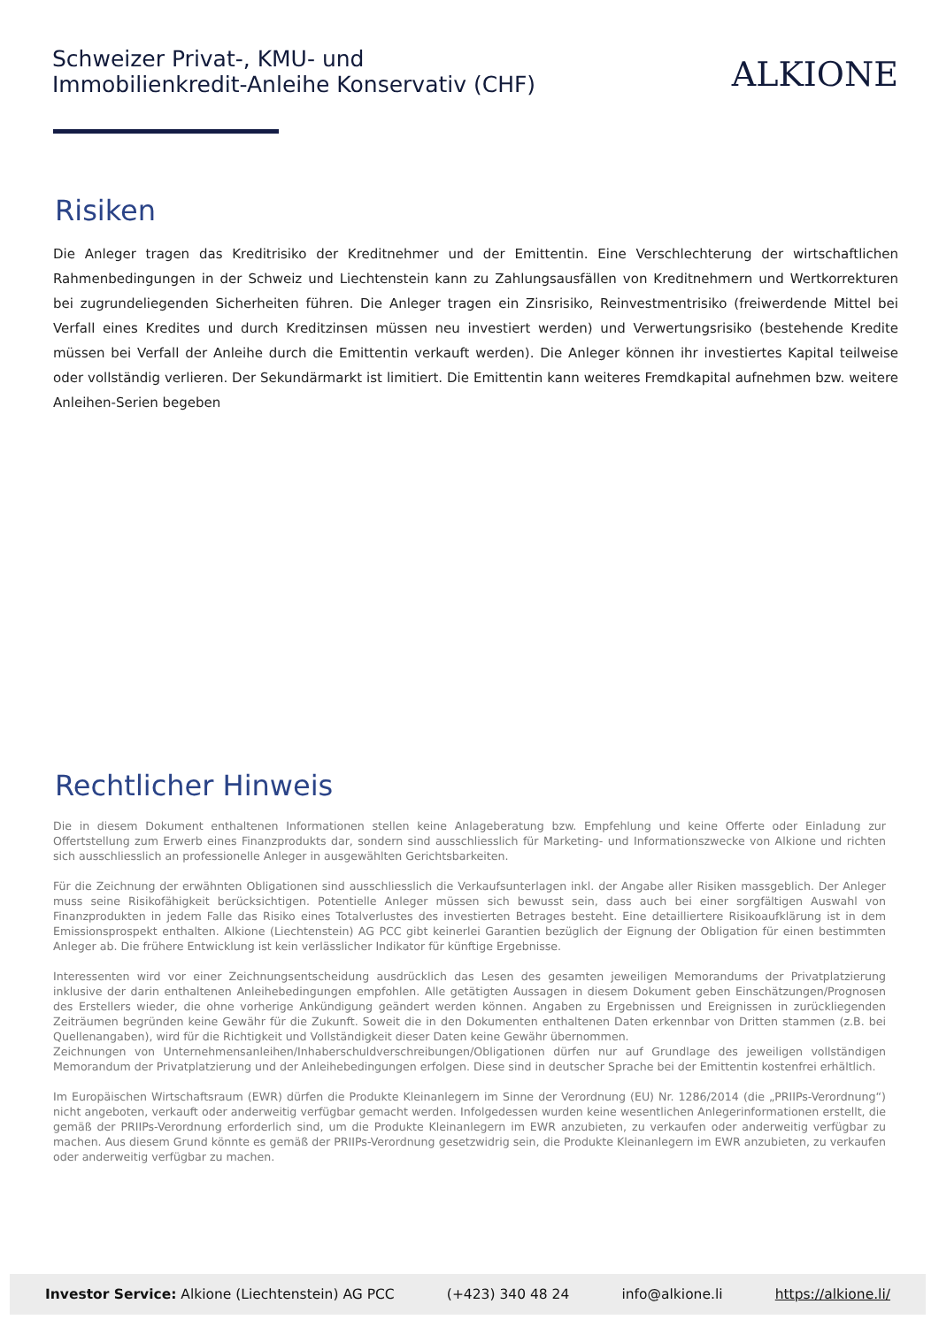Schweizer Privat-, KMU- und
Immobilienkredit-Anleihe Konservativ (CHF)
ALKIONE
Risiken
Die Anleger tragen das Kreditrisiko der Kreditnehmer und der Emittentin. Eine Verschlechterung der wirtschaftlichen Rahmenbedingungen in der Schweiz und Liechtenstein kann zu Zahlungsausfällen von Kreditnehmern und Wertkorrekturen bei zugrundeliegenden Sicherheiten führen. Die Anleger tragen ein Zinsrisiko, Reinvestmentrisiko (freiwerdende Mittel bei Verfall eines Kredites und durch Kreditzinsen müssen neu investiert werden) und Verwertungsrisiko (bestehende Kredite müssen bei Verfall der Anleihe durch die Emittentin verkauft werden). Die Anleger können ihr investiertes Kapital teilweise oder vollständig verlieren. Der Sekundärmarkt ist limitiert. Die Emittentin kann weiteres Fremdkapital aufnehmen bzw. weitere Anleihen-Serien begeben
Rechtlicher Hinweis
Die in diesem Dokument enthaltenen Informationen stellen keine Anlageberatung bzw. Empfehlung und keine Offerte oder Einladung zur Offertstellung zum Erwerb eines Finanzprodukts dar, sondern sind ausschliesslich für Marketing- und Informationszwecke von Alkione und richten sich ausschliesslich an professionelle Anleger in ausgewählten Gerichtsbarkeiten.
Für die Zeichnung der erwähnten Obligationen sind ausschliesslich die Verkaufsunterlagen inkl. der Angabe aller Risiken massgeblich. Der Anleger muss seine Risikofähigkeit berücksichtigen. Potentielle Anleger müssen sich bewusst sein, dass auch bei einer sorgfältigen Auswahl von Finanzprodukten in jedem Falle das Risiko eines Totalverlustes des investierten Betrages besteht. Eine detailliertere Risikoaufklärung ist in dem Emissionsprospekt enthalten. Alkione (Liechtenstein) AG PCC gibt keinerlei Garantien bezüglich der Eignung der Obligation für einen bestimmten Anleger ab. Die frühere Entwicklung ist kein verlässlicher Indikator für künftige Ergebnisse.
Interessenten wird vor einer Zeichnungsentscheidung ausdrücklich das Lesen des gesamten jeweiligen Memorandums der Privatplatzierung inklusive der darin enthaltenen Anleihebedingungen empfohlen. Alle getätigten Aussagen in diesem Dokument geben Einschätzungen/Prognosen des Erstellers wieder, die ohne vorherige Ankündigung geändert werden können. Angaben zu Ergebnissen und Ereignissen in zurückliegenden Zeiträumen begründen keine Gewähr für die Zukunft. Soweit die in den Dokumenten enthaltenen Daten erkennbar von Dritten stammen (z.B. bei Quellenangaben), wird für die Richtigkeit und Vollständigkeit dieser Daten keine Gewähr übernommen.
Zeichnungen von Unternehmensanleihen/Inhaberschuldverschreibungen/Obligationen dürfen nur auf Grundlage des jeweiligen vollständigen Memorandum der Privatplatzierung und der Anleihebedingungen erfolgen. Diese sind in deutscher Sprache bei der Emittentin kostenfrei erhältlich.
Im Europäischen Wirtschaftsraum (EWR) dürfen die Produkte Kleinanlegern im Sinne der Verordnung (EU) Nr. 1286/2014 (die „PRIIPs-Verordnung“) nicht angeboten, verkauft oder anderweitig verfügbar gemacht werden. Infolgedessen wurden keine wesentlichen Anlegerinformationen erstellt, die gemäß der PRIIPs-Verordnung erforderlich sind, um die Produkte Kleinanlegern im EWR anzubieten, zu verkaufen oder anderweitig verfügbar zu machen. Aus diesem Grund könnte es gemäß der PRIIPs-Verordnung gesetzwidrig sein, die Produkte Kleinanlegern im EWR anzubieten, zu verkaufen oder anderweitig verfügbar zu machen.
Investor Service: Alkione (Liechtenstein) AG PCC (+423) 340 48 24 info@alkione.li https://alkione.li/